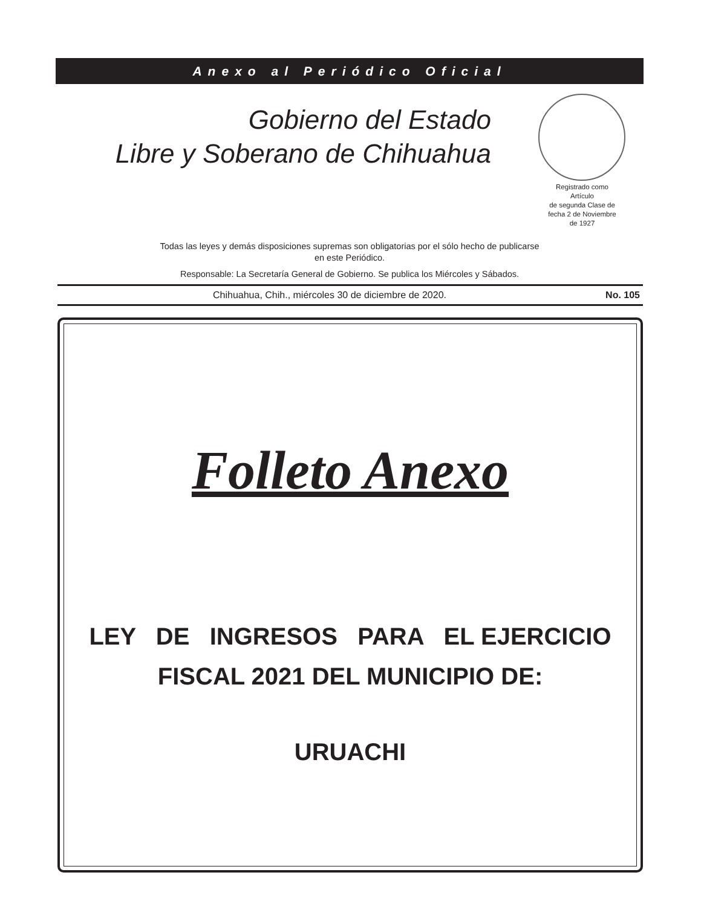Anexo al Periódico Oficial
Gobierno del Estado
Libre y Soberano de Chihuahua
Registrado como
Artículo
de segunda Clase de
fecha 2 de Noviembre
de 1927
Todas las leyes y demás disposiciones supremas son obligatorias por el sólo hecho de publicarse
en este Periódico.
Responsable: La Secretaría General de Gobierno. Se publica los Miércoles y Sábados.
Chihuahua, Chih., miércoles 30 de diciembre de 2020. No. 105
Folleto Anexo
LEY DE INGRESOS PARA EL EJERCICIO
FISCAL 2021 DEL MUNICIPIO DE:
URUACHI